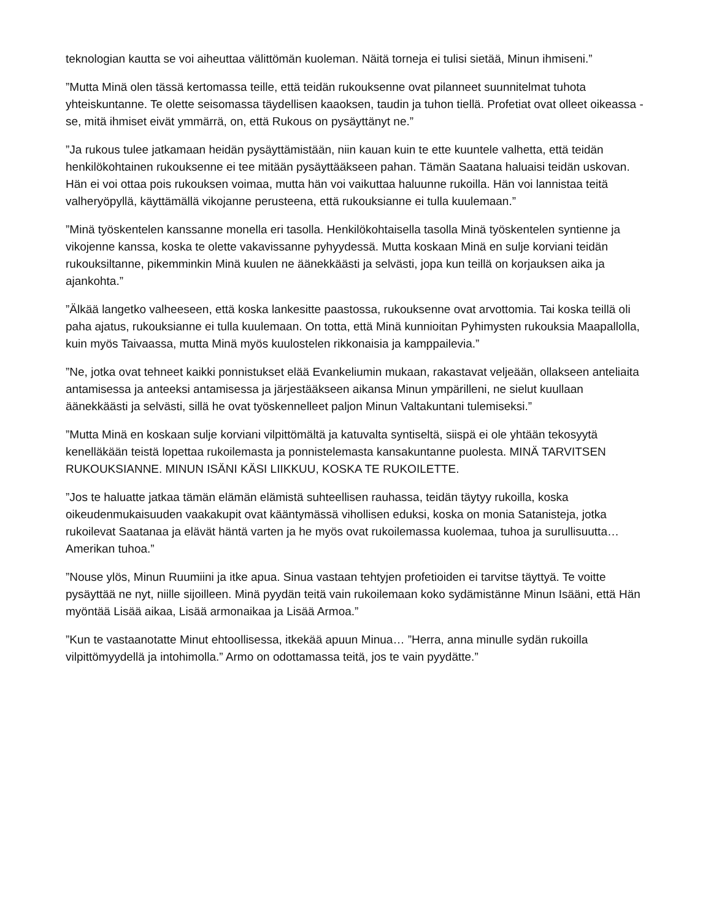teknologian kautta se voi aiheuttaa välittömän kuoleman. Näitä torneja ei tulisi sietää, Minun ihmiseni.”
”Mutta Minä olen tässä kertomassa teille, että teidän rukouksenne ovat pilanneet suunnitelmat tuhota yhteiskuntanne. Te olette seisomassa täydellisen kaaoksen, taudin ja tuhon tiellä. Profetiat ovat olleet oikeassa - se, mitä ihmiset eivät ymmärrä, on, että Rukous on pysäyttänyt ne.”
”Ja rukous tulee jatkamaan heidän pysäyttämistään, niin kauan kuin te ette kuuntele valhetta, että teidän henkilökohtainen rukouksenne ei tee mitään pysäyttääkseen pahan. Tämän Saatana haluaisi teidän uskovan. Hän ei voi ottaa pois rukouksen voimaa, mutta hän voi vaikuttaa haluunne rukoilla. Hän voi lannistaa teitä valheryöpyllä, käyttämällä vikojanne perusteena, että rukouksianne ei tulla kuulemaan.”
”Minä työskentelen kanssanne monella eri tasolla. Henkilökohtaisella tasolla Minä työskentelen syntienne ja vikojenne kanssa, koska te olette vakavissanne pyhyydessä. Mutta koskaan Minä en sulje korviani teidän rukouksiltanne, pikemminkin Minä kuulen ne äänekkäästi ja selvästi, jopa kun teillä on korjauksen aika ja ajankohta.”
”Älkää langetko valheeseen, että koska lankesitte paastossa, rukouksenne ovat arvottomia. Tai koska teillä oli paha ajatus, rukouksianne ei tulla kuulemaan. On totta, että Minä kunnioitan Pyhimysten rukouksia Maapallolla, kuin myös Taivaassa, mutta Minä myös kuulostelen rikkonaisia ja kamppailevia.”
”Ne, jotka ovat tehneet kaikki ponnistukset elää Evankeliumin mukaan, rakastavat veljeään, ollakseen anteliaita antamisessa ja anteeksi antamisessa ja järjestääkseen aikansa Minun ympärilleni, ne sielut kuullaan äänekkäästi ja selvästi, sillä he ovat työskennelleet paljon Minun Valtakuntani tulemiseksi.”
”Mutta Minä en koskaan sulje korviani vilpittömältä ja katuvalta syntiseltä, siispä ei ole yhtään tekosyytä kenelläkään teistä lopettaa rukoilemasta ja ponnistelemasta kansakuntanne puolesta. MINÄ TARVITSEN RUKOUKSIANNE. MINUN ISÄNI KÄSI LIIKKUU, KOSKA TE RUKOILETTE.
”Jos te haluatte jatkaa tämän elämän elämistä suhteellisen rauhassa, teidän täytyy rukoilla, koska oikeudenmukaisuuden vaakakupit ovat kääntymässä vihollisen eduksi, koska on monia Satanisteja, jotka rukoilevat Saatanaa ja elävät häntä varten ja he myös ovat rukoilemassa kuolemaa, tuhoa ja surullisuutta… Amerikan tuhoa.”
”Nouse ylös, Minun Ruumiini ja itke apua. Sinua vastaan tehtyjen profetioiden ei tarvitse täyttyä. Te voitte pysäyttää ne nyt, niille sijoilleen. Minä pyydän teitä vain rukoilemaan koko sydämistänne Minun Isääni, että Hän myöntää Lisää aikaa, Lisää armonaikaa ja Lisää Armoa.”
”Kun te vastaanotatte Minut ehtoollisessa, itkekää apuun Minua… ”Herra, anna minulle sydän rukoilla vilpittömyydellä ja intohimolla.” Armo on odottamassa teitä, jos te vain pyydätte.”